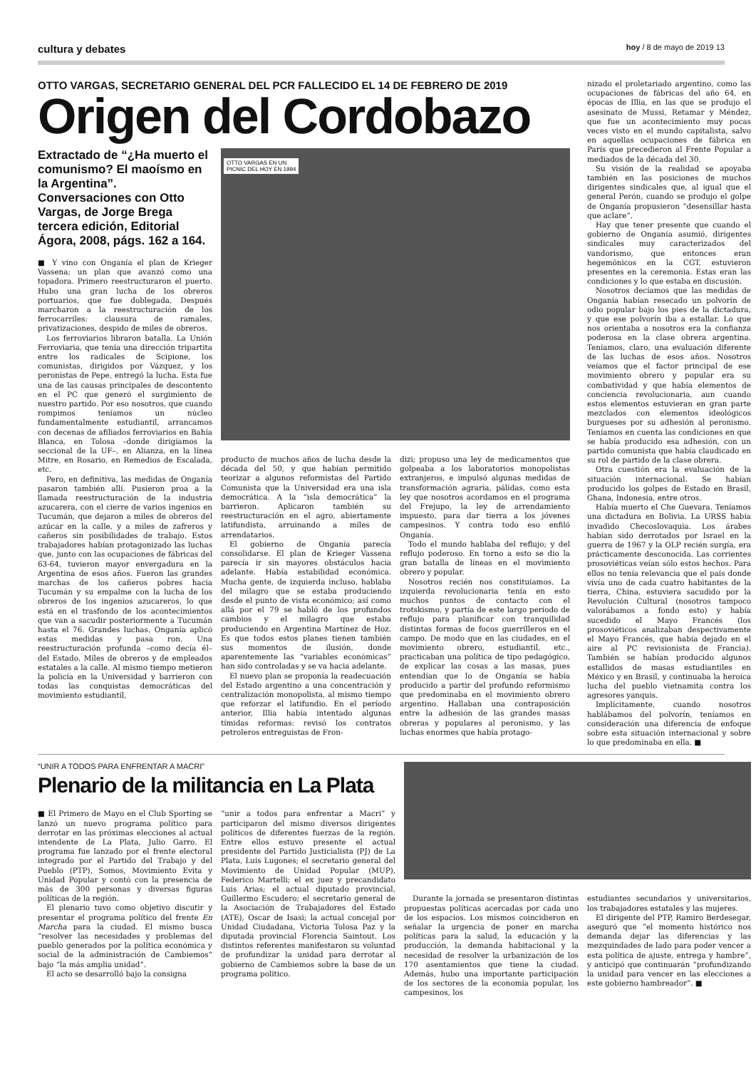cultura y debates hoy / 8 de mayo de 2019 13
OTTO VARGAS, SECRETARIO GENERAL DEL PCR FALLECIDO EL 14 DE FEBRERO DE 2019
Origen del Cordobazo
Extractado de “¿Ha muerto el comunismo? El maoísmo en la Argentina”. Conversaciones con Otto Vargas, de Jorge Brega tercera edición, Editorial Ágora, 2008, págs. 162 a 164.
■ Y vino con Onganía el plan de Krieger Vassena; un plan que avanzó como una topadora. Primero reestructuraron el puerto. Hubo una gran lucha de los obreros portuarios, que fue doblegada. Después marcharon a la reestructuración de los ferrocarriles: clausura de ramales, privatizaciones, despido de miles de obreros.
Los ferroviarios libraron batalla. La Unión Ferroviaria, que tenía una dirección tripartita entre los radicales de Scipione, los comunistas, dirigidos por Vázquez, y los peronistas de Pepe, entregó la lucha. Esta fue una de las causas principales de descontento en el PC que generó el surgimiento de nuestro partido. Por eso nosotros, que cuando rompimos teníamos un núcleo fundamentalmente estudiantil, arrancamos con decenas de afiliados ferroviarios en Bahía Blanca, en Tolosa –donde dirigíamos la seccional de la UF–, en Alianza, en la línea Mitre, en Rosario, en Remedios de Escalada, etc.
Pero, en definitiva, las medidas de Onganía pasaron también allí. Pusieron proa a la llamada reestructuración de la industria azucarera, con el cierre de varios ingenios en Tucumán, que dejaron a miles de obreros del azúcar en la calle, y a miles de zafreros y cañeros sin posibilidades de trabajo. Estos trabajadores habían protagonizado las luchas que, junto con las ocupaciones de fábricas del 63-64, tuvieron mayor envergadura en la Argentina de esos años. Fueron las grandes marchas de los cañeros pobres hacia Tucumán y su empalme con la lucha de los obreros de los ingenios azucareros, lo que está en el trasfondo de los acontecimientos que van a sacudir posteriormente a Tucumán hasta el 76. Grandes luchas. Onganía aplicó estas medidas y pasa ron. Una reestructuración profunda –como decía él– del Estado. Miles de obreros y de empleados estatales a la calle. Al mismo tiempo metieron la policía en la Universidad y barrieron con todas las conquistas democráticas del movimiento estudiantil,
OTTO VARGAS EN UN
PICNIC DEL HOY EN 1994
producto de muchos años de lucha desde la década del 50, y que habían permitido teorizar a algunos reformistas del Partido Comunista que la Universidad era una isla democrática. A la “isla democrática” la barrieron. Aplicaron también su reestructuración en el agro, abiertamente latifundista, arruinando a miles de arrendatarios.
El gobierno de Onganía parecía consolidarse. El plan de Krieger Vassena parecía ir sin mayores obstáculos hacia adelante. Había estabilidad económica. Mucha gente, de izquierda incluso, hablaba del milagro que se estaba produciendo desde el punto de vista económico; así como allá por el 79 se habló de los profundos cambios y el milagro que estaba produciendo en Argentina Martínez de Hoz. Es que todos estos planes tienen también sus momentos de ilusión, donde aparentemente las “variables económicas” han sido controladas y se va hacia adelante.
El nuevo plan se proponía la readecuación del Estado argentino a una concentración y centralización monopolista, al mismo tiempo que reforzar el latifundio. En el período anterior, Illia había intentado algunas tímidas reformas: revisó los contratos petroleros entreguistas de Fron-
dizi; propuso una ley de medicamentos que golpeaba a los laboratorios monopolistas extranjeros, e impulsó algunas medidas de transformación agraria, pálidas, como esta ley que nosotros acordamos en el programa del Frejupo, la ley de arrendamiento impuesto, para dar tierra a los jóvenes campesinos. Y contra todo eso enfiló Onganía.
Todo el mundo hablaba del reflujo; y del reflujo poderoso. En torno a esto se dio la gran batalla de líneas en el movimiento obrero y popular.
Nosotros recién nos constituíamos. La izquierda revolucionaria tenía en esto muchos puntos de contacto con el trotskismo, y partía de este largo período de reflujo para planificar con tranquilidad distintas formas de focos guerrilleros en el campo. De modo que en las ciudades, en el movimiento obrero, estudiantil, etc., practicaban una política de tipo pedagógico, de explicar las cosas a las masas, pues entendían que lo de Onganía se había producido a partir del profundo reformismo que predominaba en el movimiento obrero argentino. Hallaban una contraposición entre la adhesión de las grandes masas obreras y populares al peronismo, y las luchas enormes que había protago-
nizado el proletariado argentino, como las ocupaciones de fábricas del año 64, en épocas de Illia, en las que se produjo el asesinato de Mussi, Retamar y Méndez, que fue un acontecimiento muy pocas veces visto en el mundo capitalista, salvo en aquellas ocupaciones de fábrica en París que precedieron al Frente Popular a mediados de la década del 30.
Su visión de la realidad se apoyaba también en las posiciones de muchos dirigentes sindicales que, al igual que el general Perón, cuando se produjo el golpe de Onganía propusieron “desensillar hasta que aclare”.
Hay que tener presente que cuando el gobierno de Onganía asumió, dirigentes sindicales muy caracterizados del vandorismo, que entonces eran hegemónicos en la CGT, estuvieron presentes en la ceremonia. Estas eran las condiciones y lo que estaba en discusión.
Nosotros decíamos que las medidas de Onganía habían resecado un polvorín de odio popular bajo los pies de la dictadura, y que ese polvorín iba a estallar. Lo que nos orientaba a nosotros era la confianza poderosa en la clase obrera argentina. Teníamos, claro, una evaluación diferente de las luchas de esos años. Nosotros veíamos que el factor principal de ese movimiento obrero y popular era su combatividad y que había elementos de conciencia revolucionaria, aun cuando estos elementos estuvieran en gran parte mezclados con elementos ideológicos burgueses por su adhesión al peronismo. Teníamos en cuenta las condiciones en que se había producido esa adhesión, con un partido comunista que había claudicado en su rol de partido de la clase obrera.
Otra cuestión era la evaluación de la situación internacional. Se habían producido los golpes de Estado en Brasil, Ghana, Indonesia, entre otros.
Había muerto el Che Guevara. Teníamos una dictadura en Bolivia. La URSS había invadido Checoslovaquia. Los árabes habían sido derrotados por Israel en la guerra de 1967 y la OLP recién surgía, era prácticamente desconocida. Las corrientes prosoviéticas veían sólo estos hechos. Para ellos no tenía relevancia que el país donde vivía uno de cada cuatro habitantes de la tierra, China, estuviera sacudido por la Revolución Cultural (nosotros tampoco valorábamos a fondo esto) y había sucedido el Mayo Francés (los prosoviéticos analizaban despectivamente el Mayo Francés, que había dejado en el aire al PC revisionista de Francia). También se habían producido algunos estallidos de masas estudiantiles en México y en Brasil, y continuaba la heroica lucha del pueblo vietnamita contra los agresores yanquis.
Implícitamente, cuando nosotros hablábamos del polvorín, teníamos en consideración una diferencia de enfoque sobre esta situación internacional y sobre lo que predominaba en ella. ■
“UNIR A TODOS PARA ENFRENTAR A MACRI”
Plenario de la militancia en La Plata
■ El Primero de Mayo en el Club Sporting se lanzó un nuevo programa político para derrotar en las próximas elecciones al actual intendente de La Plata, Julio Garro. El programa fue lanzado por el frente electoral integrado por el Partido del Trabajo y del Pueblo (PTP), Somos, Movimiento Evita y Unidad Popular y contó con la presencia de más de 300 personas y diversas figuras políticas de la región.
El plenario tuvo como objetivo discutir y presentar el programa político del frente En Marcha para la ciudad. El mismo busca “resolver las necesidades y problemas del pueblo generados por la política económica y social de la administración de Cambiemos” bajo “la más amplia unidad”.
El acto se desarrolló bajo la consigna
“unir a todos para enfrentar a Macri” y participaron del mismo diversos dirigentes políticos de diferentes fuerzas de la región. Entre ellos estuvo presente el actual presidente del Partido Justicialista (PJ) de La Plata, Luis Lugones; el secretario general del Movimiento de Unidad Popular (MUP), Federico Martelli; el ex juez y precandidato Luis Arias; el actual diputado provincial, Guillermo Escudero; el secretario general de la Asociación de Trabajadores del Estado (ATE), Oscar de Isasi; la actual concejal por Unidad Ciudadana, Victoria Tolosa Paz y la diputada provincial Florencia Saintout. Los distintos referentes manifestaron su voluntad de profundizar la unidad para derrotar al gobierno de Cambiemos sobre la base de un programa político.
Durante la jornada se presentaron distintas propuestas políticas acercadas por cada uno de los espacios. Los mismos coincidieron en señalar la urgencia de poner en marcha políticas para la salud, la educación y la producción, la demanda habitacional y la necesidad de resolver la urbanización de los 170 asentamientos que tiene la ciudad. Además, hubo una importante participación de los sectores de la economía popular, los campesinos, los
estudiantes secundarios y universitarios, los trabajadores estatales y las mujeres.
El dirigente del PTP, Ramiro Berdesegar, aseguró que “el momento histórico nos demanda dejar las diferencias y las mezquindades de lado para poder vencer a esta política de ajuste, entrega y hambre”, y anticipó que continuarán “profundizando la unidad para vencer en las elecciones a este gobierno hambreador”. ■